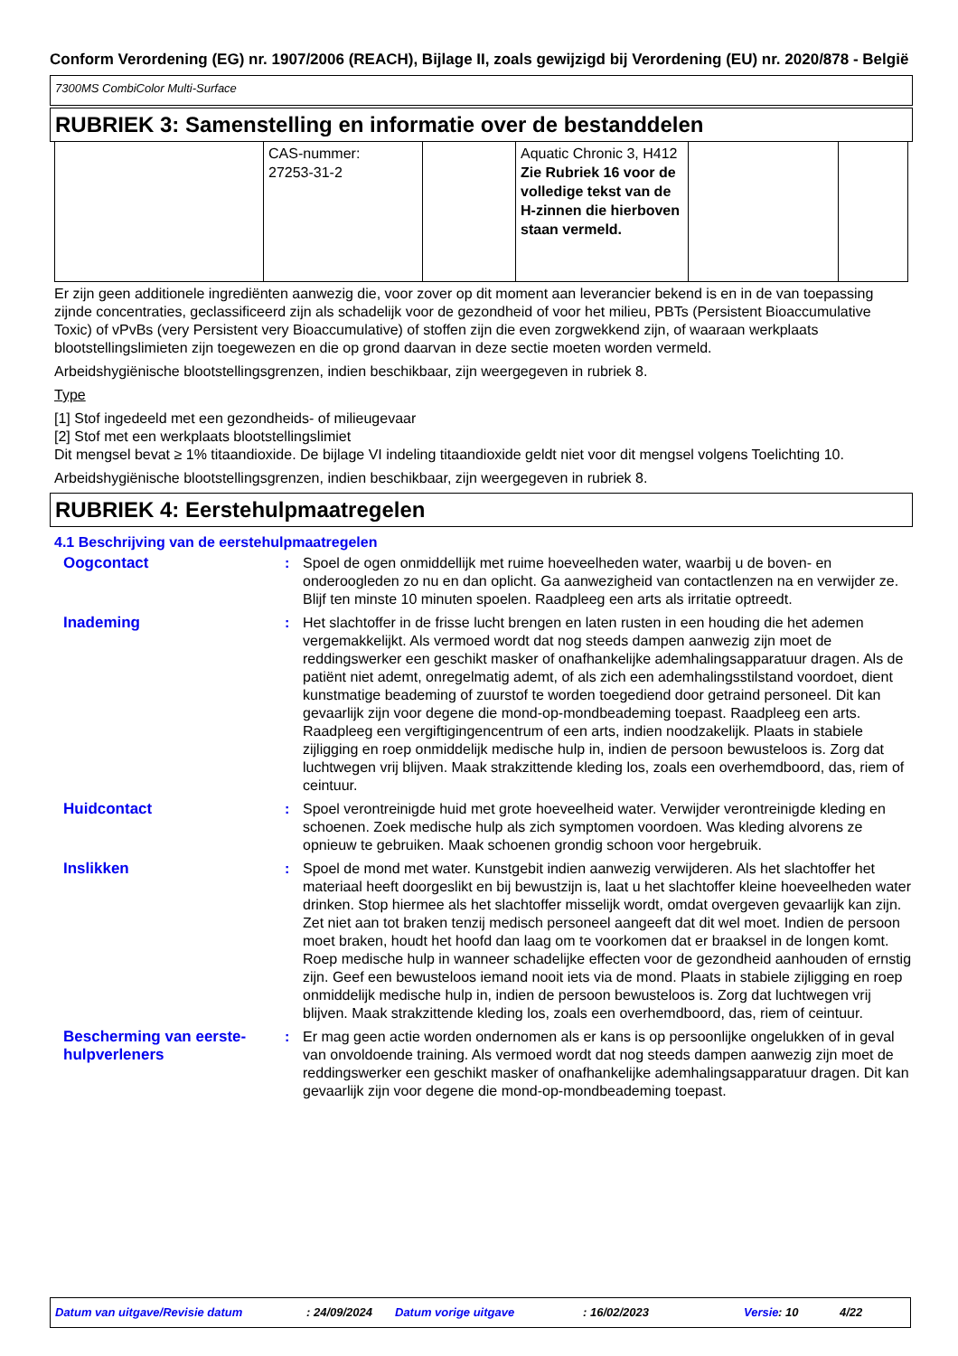Conform Verordening (EG) nr. 1907/2006 (REACH), Bijlage II, zoals gewijzigd bij Verordening (EU) nr. 2020/878 - België
7300MS CombiColor Multi-Surface
RUBRIEK 3: Samenstelling en informatie over de bestanddelen
| | CAS-nummer: 27253-31-2 | | Aquatic Chronic 3, H412 Zie Rubriek 16 voor de volledige tekst van de H-zinnen die hierboven staan vermeld. | | |
Er zijn geen additionele ingrediënten aanwezig die, voor zover op dit moment aan leverancier bekend is en in de van toepassing zijnde concentraties, geclassificeerd zijn als schadelijk voor de gezondheid of voor het milieu, PBTs (Persistent Bioaccumulative Toxic) of vPvBs (very Persistent very Bioaccumulative) of stoffen zijn die even zorgwekkend zijn, of waaraan werkplaats blootstellingslimieten zijn toegewezen en die op grond daarvan in deze sectie moeten worden vermeld.
Arbeidshygiënische blootstellingsgrenzen, indien beschikbaar, zijn weergegeven in rubriek 8.
Type
[1] Stof ingedeeld met een gezondheids- of milieugevaar
[2] Stof met een werkplaats blootstellingslimiet
Dit mengsel bevat ≥ 1% titaandioxide. De bijlage VI indeling titaandioxide geldt niet voor dit mengsel volgens Toelichting 10.
Arbeidshygiënische blootstellingsgrenzen, indien beschikbaar, zijn weergegeven in rubriek 8.
RUBRIEK 4: Eerstehulpmaatregelen
4.1 Beschrijving van de eerstehulpmaatregelen
Oogcontact : Spoel de ogen onmiddellijk met ruime hoeveelheden water, waarbij u de boven- en onderoogleden zo nu en dan oplicht. Ga aanwezigheid van contactlenzen na en verwijder ze. Blijf ten minste 10 minuten spoelen. Raadpleeg een arts als irritatie optreedt.
Inademing : Het slachtoffer in de frisse lucht brengen en laten rusten in een houding die het ademen vergemakkelijkt. Als vermoed wordt dat nog steeds dampen aanwezig zijn moet de reddingswerker een geschikt masker of onafhankelijke ademhalingsapparatuur dragen. Als de patiënt niet ademt, onregelmatig ademt, of als zich een ademhalingsstilstand voordoet, dient kunstmatige beademing of zuurstof te worden toegediend door getraind personeel. Dit kan gevaarlijk zijn voor degene die mond-op-mondbeademing toepast. Raadpleeg een arts. Raadpleeg een vergiftigingencentrum of een arts, indien noodzakelijk. Plaats in stabiele zijligging en roep onmiddelijk medische hulp in, indien de persoon bewusteloos is. Zorg dat luchtwegen vrij blijven. Maak strakzittende kleding los, zoals een overhemdboord, das, riem of ceintuur.
Huidcontact : Spoel verontreinigde huid met grote hoeveelheid water. Verwijder verontreinigde kleding en schoenen. Zoek medische hulp als zich symptomen voordoen. Was kleding alvorens ze opnieuw te gebruiken. Maak schoenen grondig schoon voor hergebruik.
Inslikken : Spoel de mond met water. Kunstgebit indien aanwezig verwijderen. Als het slachtoffer het materiaal heeft doorgeslikt en bij bewustzijn is, laat u het slachtoffer kleine hoeveelheden water drinken. Stop hiermee als het slachtoffer misselijk wordt, omdat overgeven gevaarlijk kan zijn. Zet niet aan tot braken tenzij medisch personeel aangeeft dat dit wel moet. Indien de persoon moet braken, houdt het hoofd dan laag om te voorkomen dat er braaksel in de longen komt. Roep medische hulp in wanneer schadelijke effecten voor de gezondheid aanhouden of ernstig zijn. Geef een bewusteloos iemand nooit iets via de mond. Plaats in stabiele zijligging en roep onmiddelijk medische hulp in, indien de persoon bewusteloos is. Zorg dat luchtwegen vrij blijven. Maak strakzittende kleding los, zoals een overhemdboord, das, riem of ceintuur.
Bescherming van eerste-hulpverleners
: Er mag geen actie worden ondernomen als er kans is op persoonlijke ongelukken of in geval van onvoldoende training. Als vermoed wordt dat nog steeds dampen aanwezig zijn moet de reddingswerker een geschikt masker of onafhankelijke ademhalingsapparatuur dragen. Dit kan gevaarlijk zijn voor degene die mond-op-mondbeademing toepast.
Datum van uitgave/Revisie datum : 24/09/2024 Datum vorige uitgave : 16/02/2023 Versie : 10 4/22